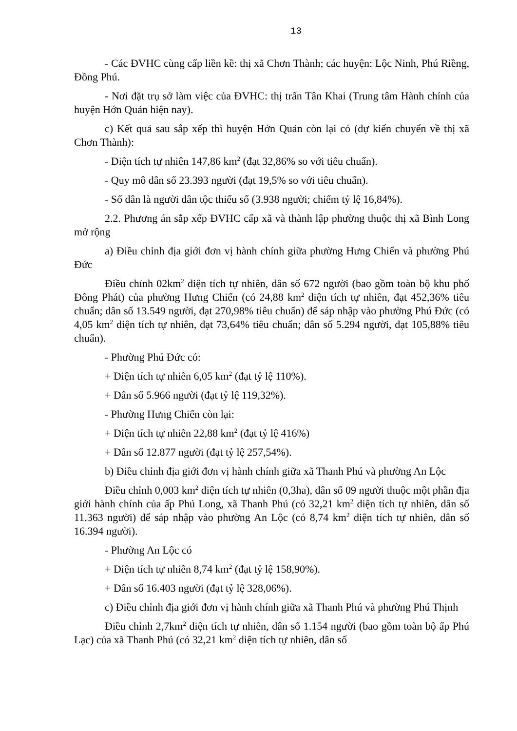13
- Các ĐVHC cùng cấp liền kề: thị xã Chơn Thành; các huyện: Lộc Ninh, Phú Riềng, Đồng Phú.
- Nơi đặt trụ sở làm việc của ĐVHC: thị trấn Tân Khai (Trung tâm Hành chính của huyện Hớn Quản hiện nay).
c) Kết quả sau sắp xếp thì huyện Hớn Quản còn lại có (dự kiến chuyển về thị xã Chơn Thành):
- Diện tích tự nhiên 147,86 km<sup>2</sup> (đạt 32,86% so với tiêu chuẩn).
- Quy mô dân số 23.393 người (đạt 19,5% so với tiêu chuẩn).
- Số dân là người dân tộc thiểu số (3.938 người; chiếm tỷ lệ 16,84%).
2.2. Phương án sắp xếp ĐVHC cấp xã và thành lập phường thuộc thị xã Bình Long mở rộng
a) Điều chỉnh địa giới đơn vị hành chính giữa phường Hưng Chiến và phường Phú Đức
Điều chỉnh 02km<sup>2</sup> diện tích tự nhiên, dân số 672 người (bao gồm toàn bộ khu phố Đông Phát) của phường Hưng Chiến (có 24,88 km<sup>2</sup> diện tích tự nhiên, đạt 452,36% tiêu chuẩn; dân số 13.549 người, đạt 270,98% tiêu chuẩn) để sáp nhập vào phường Phú Đức (có 4,05 km<sup>2</sup> diện tích tự nhiên, đạt 73,64% tiêu chuẩn; dân số 5.294 người, đạt 105,88% tiêu chuẩn).
- Phường Phú Đức có:
+ Diện tích tự nhiên 6,05 km<sup>2</sup> (đạt tỷ lệ 110%).
+ Dân số 5.966 người (đạt tỷ lệ 119,32%).
- Phường Hưng Chiến còn lại:
+ Diện tích tự nhiên 22,88 km<sup>2</sup> (đạt tỷ lệ 416%)
+ Dân số 12.877 người (đạt tỷ lệ 257,54%).
b) Điều chỉnh địa giới đơn vị hành chính giữa xã Thanh Phú và phường An Lộc
Điều chỉnh 0,003 km<sup>2</sup> diện tích tự nhiên (0,3ha), dân số 09 người thuộc một phần địa giới hành chính của ấp Phú Long, xã Thanh Phú (có 32,21 km<sup>2</sup> diện tích tự nhiên, dân số 11.363 người) để sáp nhập vào phường An Lộc (có 8,74 km<sup>2</sup> diện tích tự nhiên, dân số 16.394 người).
- Phường An Lộc có
+ Diện tích tự nhiên 8,74 km<sup>2</sup> (đạt tỷ lệ 158,90%).
+ Dân số 16.403 người (đạt tỷ lệ 328,06%).
c) Điều chỉnh địa giới đơn vị hành chính giữa xã Thanh Phú và phường Phú Thịnh
Điều chỉnh 2,7km<sup>2</sup> diện tích tự nhiên, dân số 1.154 người (bao gồm toàn bộ ấp Phú Lạc) của xã Thanh Phú (có 32,21 km<sup>2</sup> diện tích tự nhiên, dân số